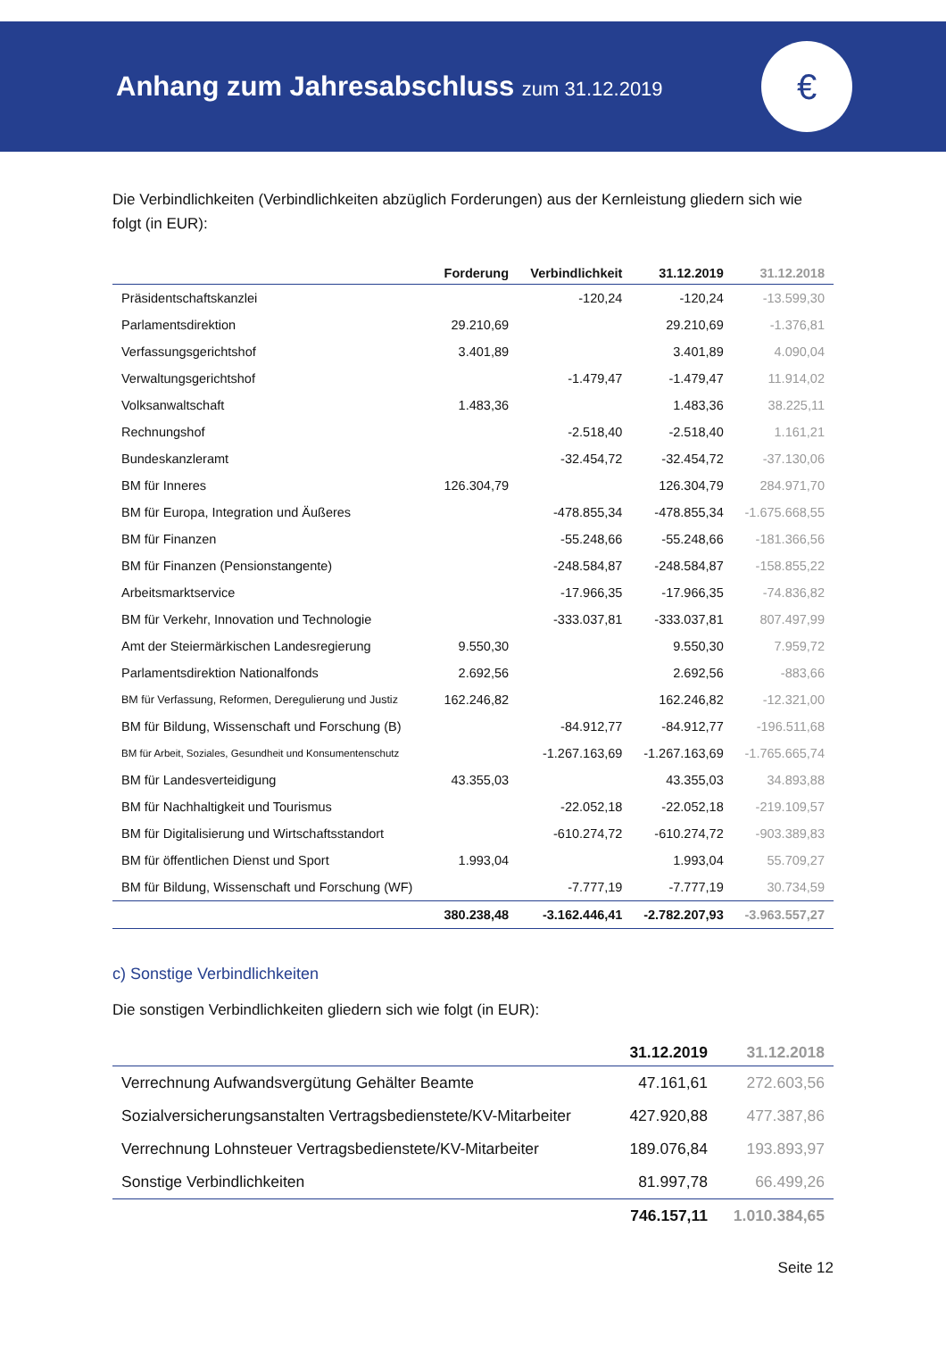Anhang zum Jahresabschluss zum 31.12.2019
€
Die Verbindlichkeiten (Verbindlichkeiten abzüglich Forderungen) aus der Kernleistung gliedern sich wie folgt (in EUR):
| | Forderung | Verbindlichkeit | 31.12.2019 | 31.12.2018 |
| --- | --- | --- | --- | --- |
| Präsidentschaftskanzlei | | -120,24 | -120,24 | -13.599,30 |
| Parlamentsdirektion | 29.210,69 | | 29.210,69 | -1.376,81 |
| Verfassungsgerichtshof | 3.401,89 | | 3.401,89 | 4.090,04 |
| Verwaltungsgerichtshof | | -1.479,47 | -1.479,47 | 11.914,02 |
| Volksanwaltschaft | 1.483,36 | | 1.483,36 | 38.225,11 |
| Rechnungshof | | -2.518,40 | -2.518,40 | 1.161,21 |
| Bundeskanzleramt | | -32.454,72 | -32.454,72 | -37.130,06 |
| BM für Inneres | 126.304,79 | | 126.304,79 | 284.971,70 |
| BM für Europa, Integration und Äußeres | | -478.855,34 | -478.855,34 | -1.675.668,55 |
| BM für Finanzen | | -55.248,66 | -55.248,66 | -181.366,56 |
| BM für Finanzen (Pensionstangente) | | -248.584,87 | -248.584,87 | -158.855,22 |
| Arbeitsmarktservice | | -17.966,35 | -17.966,35 | -74.836,82 |
| BM für Verkehr, Innovation und Technologie | | -333.037,81 | -333.037,81 | 807.497,99 |
| Amt der Steiermärkischen Landesregierung | 9.550,30 | | 9.550,30 | 7.959,72 |
| Parlamentsdirektion Nationalfonds | 2.692,56 | | 2.692,56 | -883,66 |
| BM für Verfassung, Reformen, Deregulierung und Justiz | 162.246,82 | | 162.246,82 | -12.321,00 |
| BM für Bildung, Wissenschaft und Forschung (B) | | -84.912,77 | -84.912,77 | -196.511,68 |
| BM für Arbeit, Soziales, Gesundheit und Konsumentenschutz | | -1.267.163,69 | -1.267.163,69 | -1.765.665,74 |
| BM für Landesverteidigung | 43.355,03 | | 43.355,03 | 34.893,88 |
| BM für Nachhaltigkeit und Tourismus | | -22.052,18 | -22.052,18 | -219.109,57 |
| BM für Digitalisierung und Wirtschaftsstandort | | -610.274,72 | -610.274,72 | -903.389,83 |
| BM für öffentlichen Dienst und Sport | 1.993,04 | | 1.993,04 | 55.709,27 |
| BM für Bildung, Wissenschaft und Forschung (WF) | | -7.777,19 | -7.777,19 | 30.734,59 |
| | 380.238,48 | -3.162.446,41 | -2.782.207,93 | -3.963.557,27 |
c) Sonstige Verbindlichkeiten
Die sonstigen Verbindlichkeiten gliedern sich wie folgt (in EUR):
| | 31.12.2019 | 31.12.2018 |
| --- | --- | --- |
| Verrechnung Aufwandsvergütung Gehälter Beamte | 47.161,61 | 272.603,56 |
| Sozialversicherungsanstalten Vertragsbedienstete/KV-Mitarbeiter | 427.920,88 | 477.387,86 |
| Verrechnung Lohnsteuer Vertragsbedienstete/KV-Mitarbeiter | 189.076,84 | 193.893,97 |
| Sonstige Verbindlichkeiten | 81.997,78 | 66.499,26 |
| | 746.157,11 | 1.010.384,65 |
Seite 12